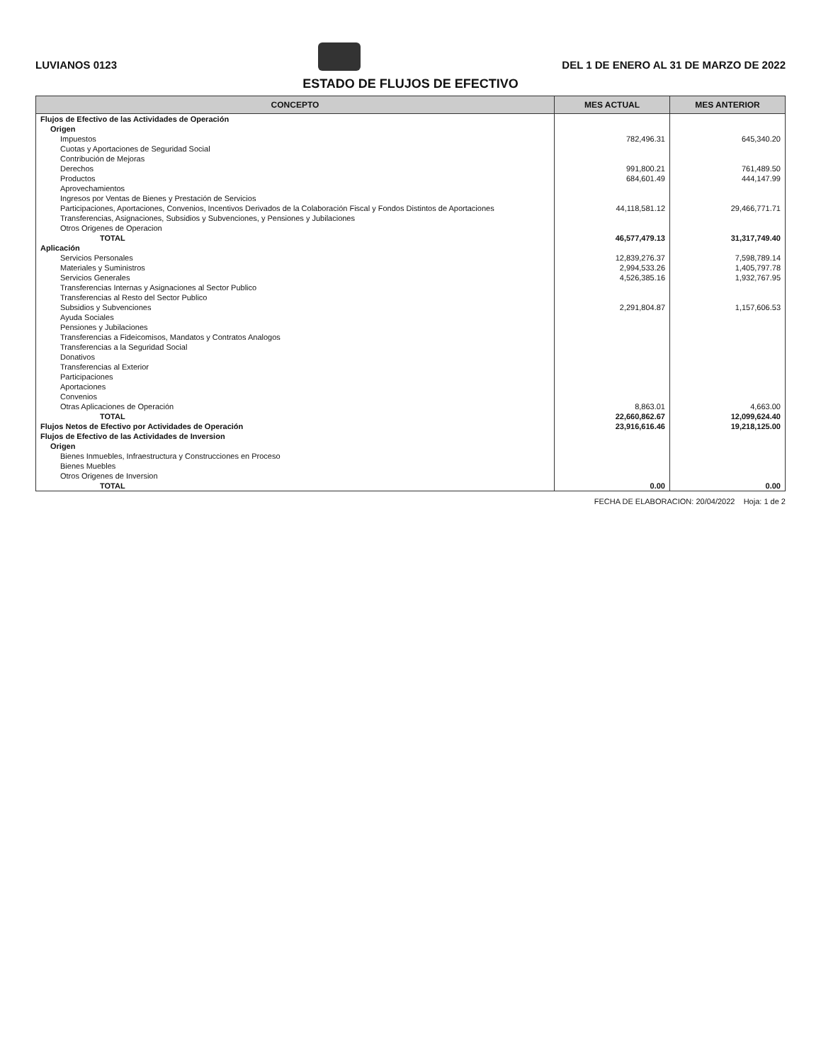LUVIANOS 0123
DEL 1 DE ENERO AL 31 DE MARZO DE 2022
ESTADO DE FLUJOS DE EFECTIVO
| CONCEPTO | MES ACTUAL | MES ANTERIOR |
| --- | --- | --- |
| Flujos de Efectivo de las Actividades de Operación | | |
| Origen | | |
| Impuestos | 782,496.31 | 645,340.20 |
| Cuotas y Aportaciones de Seguridad Social | | |
| Contribución de Mejoras | | |
| Derechos | 991,800.21 | 761,489.50 |
| Productos | 684,601.49 | 444,147.99 |
| Aprovechamientos | | |
| Ingresos por Ventas de Bienes y Prestación de Servicios | | |
| Participaciones, Aportaciones, Convenios, Incentivos Derivados de la Colaboración Fiscal y Fondos Distintos de Aportaciones | 44,118,581.12 | 29,466,771.71 |
| Transferencias, Asignaciones, Subsidios y Subvenciones, y Pensiones y Jubilaciones | | |
| Otros Origenes de Operacion | | |
| TOTAL | 46,577,479.13 | 31,317,749.40 |
| Aplicación | | |
| Servicios Personales | 12,839,276.37 | 7,598,789.14 |
| Materiales y Suministros | 2,994,533.26 | 1,405,797.78 |
| Servicios Generales | 4,526,385.16 | 1,932,767.95 |
| Transferencias Internas y Asignaciones al Sector Publico | | |
| Transferencias al Resto del Sector Publico | | |
| Subsidios y Subvenciones | 2,291,804.87 | 1,157,606.53 |
| Ayuda Sociales | | |
| Pensiones y Jubilaciones | | |
| Transferencias a Fideicomisos, Mandatos y Contratos Analogos | | |
| Transferencias a la Seguridad Social | | |
| Donativos | | |
| Transferencias al Exterior | | |
| Participaciones | | |
| Aportaciones | | |
| Convenios | | |
| Otras Aplicaciones de Operación | 8,863.01 | 4,663.00 |
| TOTAL | 22,660,862.67 | 12,099,624.40 |
| Flujos Netos de Efectivo por Actividades de Operación | 23,916,616.46 | 19,218,125.00 |
| Flujos de Efectivo de las Actividades de Inversion | | |
| Origen | | |
| Bienes Inmuebles, Infraestructura y Construcciones en Proceso | | |
| Bienes Muebles | | |
| Otros Origenes de Inversion | | |
| TOTAL | 0.00 | 0.00 |
FECHA DE ELABORACION: 20/04/2022 Hoja: 1 de 2